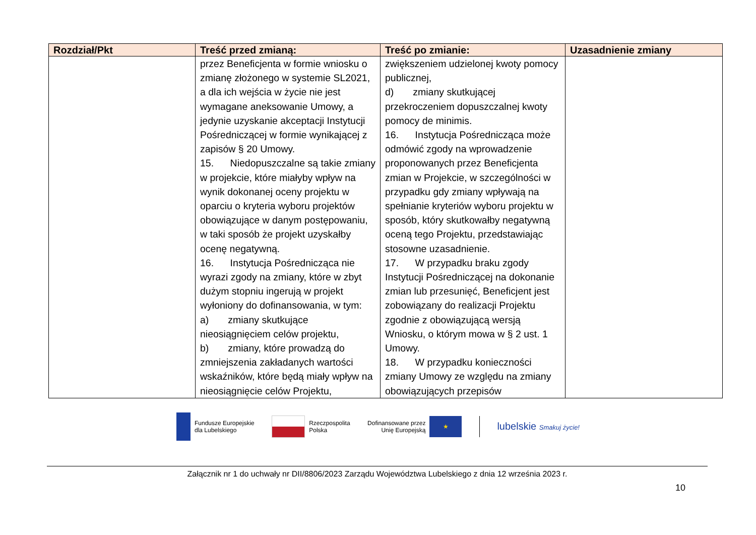| Rozdział/Pkt | Treść przed zmianą: | Treść po zmianie: | Uzasadnienie zmiany |
| --- | --- | --- | --- |
| | przez Beneficjenta w formie wniosku o zmianę złożonego w systemie SL2021, a dla ich wejścia w życie nie jest wymagane aneksowanie Umowy, a jedynie uzyskanie akceptacji Instytucji Pośredniczącej w formie wynikającej z zapisów § 20 Umowy. 15. Niedopuszczalne są takie zmiany w projekcie, które miałyby wpływ na wynik dokonanej oceny projektu w oparciu o kryteria wyboru projektów obowiązujące w danym postępowaniu, w taki sposób że projekt uzyskałby ocenę negatywną. 16. Instytucja Pośrednicząca nie wyrazi zgody na zmiany, które w zbyt dużym stopniu ingerują w projekt wyłoniony do dofinansowania, w tym: a) zmiany skutkujące nieosiągnięciem celów projektu, b) zmiany, które prowadzą do zmniejszenia zakładanych wartości wskaźników, które będą miały wpływ na nieosiągnięcie celów Projektu, | zwiększeniem udzielonej kwoty pomocy publicznej, d) zmiany skutkującej przekroczeniem dopuszczalnej kwoty pomocy de minimis. 16. Instytucja Pośrednicząca może odmówić zgody na wprowadzenie proponowanych przez Beneficjenta zmian w Projekcie, w szczególności w przypadku gdy zmiany wpływają na spełnianie kryteriów wyboru projektu w sposób, który skutkowałby negatywną oceną tego Projektu, przedstawiając stosowne uzasadnienie. 17. W przypadku braku zgody Instytucji Pośredniczącej na dokonanie zmian lub przesunięć, Beneficjent jest zobowiązany do realizacji Projektu zgodnie z obowiązującą wersją Wniosku, o którym mowa w § 2 ust. 1 Umowy. 18. W przypadku konieczności zmiany Umowy ze względu na zmiany obowiązujących przepisów | |
Fundusze Europejskie
dla Lubelskiego
Rzeczpospolita
Polska
Dofinansowane przez
Unię Europejską
★
lubelskie Smakuj życie!
Załącznik nr 1 do uchwały nr DII/8806/2023 Zarządu Województwa Lubelskiego z dnia 12 września 2023 r.
10